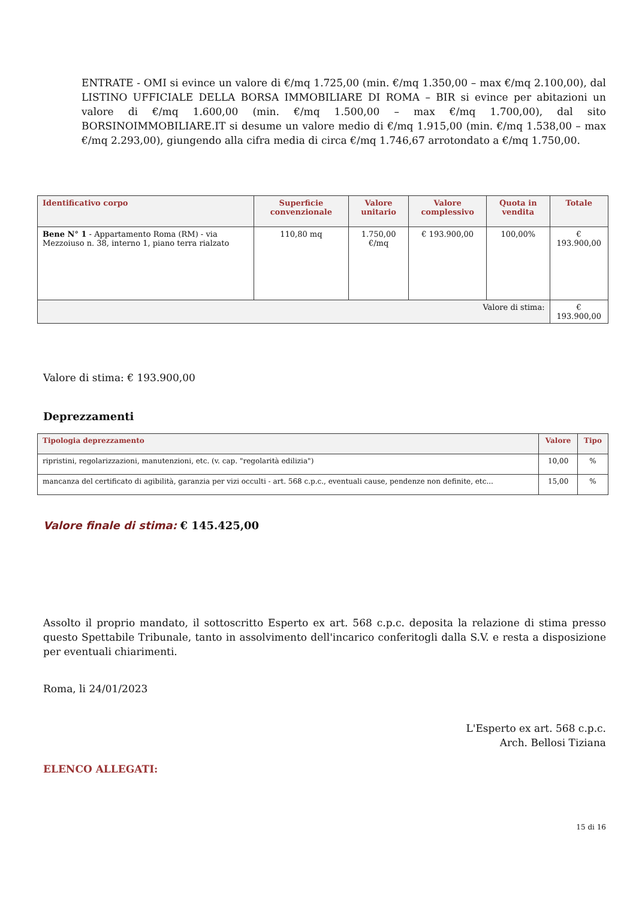ENTRATE - OMI si evince un valore di €/mq 1.725,00 (min. €/mq 1.350,00 – max €/mq 2.100,00), dal LISTINO UFFICIALE DELLA BORSA IMMOBILIARE DI ROMA – BIR si evince per abitazioni un valore di €/mq 1.600,00 (min. €/mq 1.500,00 – max €/mq 1.700,00), dal sito BORSINOIMMOBILIARE.IT si desume un valore medio di €/mq 1.915,00 (min. €/mq 1.538,00 – max €/mq 2.293,00), giungendo alla cifra media di circa €/mq 1.746,67 arrotondato a €/mq 1.750,00.
| Identificativo corpo | Superficie convenzionale | Valore unitario | Valore complessivo | Quota in vendita | Totale |
| --- | --- | --- | --- | --- | --- |
| Bene N° 1 - Appartamento Roma (RM) - via Mezzoiuso n. 38, interno 1, piano terra rialzato | 110,80 mq | 1.750,00 €/mq | € 193.900,00 | 100,00% | € 193.900,00 |
| Valore di stima: | | | | | € 193.900,00 |
Valore di stima: € 193.900,00
Deprezzamenti
| Tipologia deprezzamento | Valore | Tipo |
| --- | --- | --- |
| ripristini, regolarizzazioni, manutenzioni, etc. (v. cap. "regolarità edilizia") | 10,00 | % |
| mancanza del certificato di agibilità, garanzia per vizi occulti - art. 568 c.p.c., eventuali cause, pendenze non definite, etc... | 15,00 | % |
Valore finale di stima: € 145.425,00
Assolto il proprio mandato, il sottoscritto Esperto ex art. 568 c.p.c. deposita la relazione di stima presso questo Spettabile Tribunale, tanto in assolvimento dell'incarico conferitogli dalla S.V. e resta a disposizione per eventuali chiarimenti.
Roma, li 24/01/2023
L'Esperto ex art. 568 c.p.c.
Arch. Bellosi Tiziana
ELENCO ALLEGATI:
15 di 16